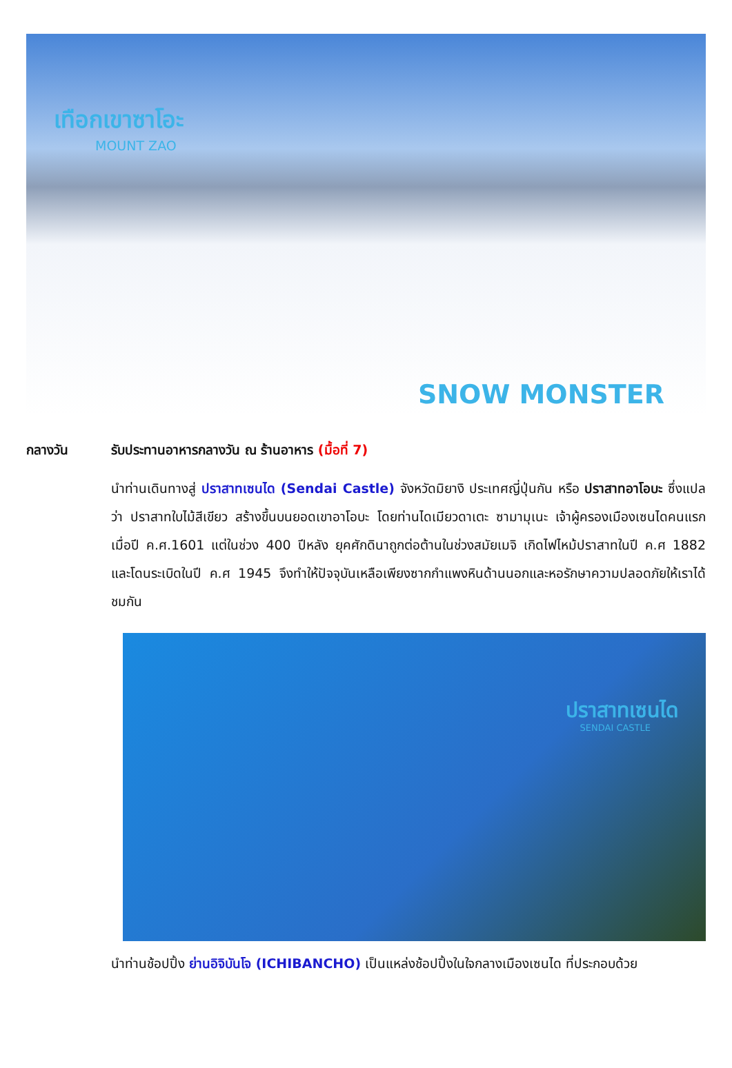เทือกเขาซาโอะ
MOUNT ZAO
SNOW MONSTER
กลางวัน รับประทานอาหารกลางวัน ณ ร้านอาหาร (มื้อที่ 7)
นำท่านเดินทางสู่ ปราสาทเซนได (Sendai Castle) จังหวัดมิยางิ ประเทศญี่ปุ่นกัน หรือ ปราสาทอาโอบะ ซึ่งแปลว่า ปราสาทใบไม้สีเขียว สร้างขึ้นบนยอดเขาอาโอบะ โดยท่านไดเมียวดาเตะ ซามามุเนะ เจ้าผู้ครองเมืองเซนไดคนแรก เมื่อปี ค.ศ.1601 แต่ในช่วง 400 ปีหลัง ยุคศักดินาถูกต่อต้านในช่วงสมัยเมจิ เกิดไฟไหม้ปราสาทในปี ค.ศ 1882 และโดนระเบิดในปี ค.ศ 1945 จึงทำให้ปัจจุบันเหลือเพียงซากกำแพงหินด้านนอกและหอรักษาความปลอดภัยให้เราได้ชมกัน
ปราสาทเซนได
SENDAI CASTLE
นำท่านช้อปปิ้ง ย่านอิจิบันโจ (ICHIBANCHO) เป็นแหล่งช้อปปิ้งในใจกลางเมืองเซนได ที่ประกอบด้วย